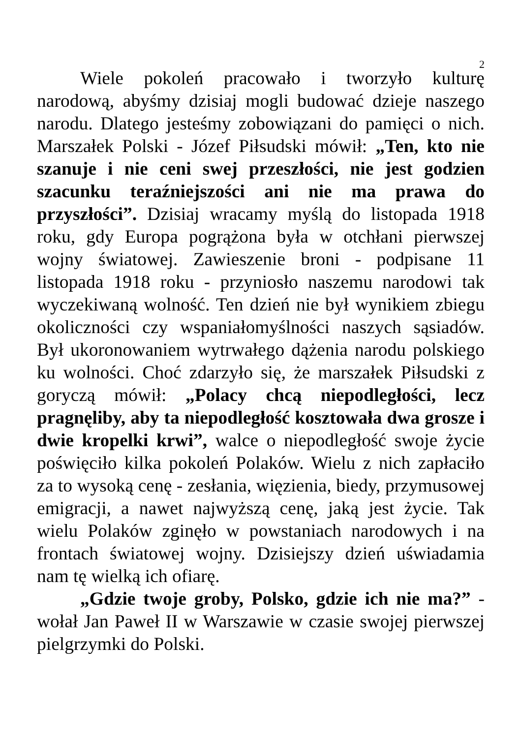2
Wiele pokoleń pracowało i tworzyło kulturę narodową, abyśmy dzisiaj mogli budować dzieje naszego narodu. Dlatego jesteśmy zobowiązani do pamięci o nich. Marszałek Polski - Józef Piłsudski mówił: „Ten, kto nie szanuje i nie ceni swej przeszłości, nie jest godzien szacunku teraźniejszości ani nie ma prawa do przyszłości”. Dzisiaj wracamy myślą do listopada 1918 roku, gdy Europa pogrążona była w otchłani pierwszej wojny światowej. Zawieszenie broni - podpisane 11 listopada 1918 roku - przyniosło naszemu narodowi tak wyczekiwaną wolność. Ten dzień nie był wynikiem zbiegu okoliczności czy wspaniałomyślności naszych sąsiadów. Był ukoronowaniem wytrwałego dążenia narodu polskiego ku wolności. Choć zdarzyło się, że marszałek Piłsudski z goryczą mówił: „Polacy chcą niepodległości, lecz pragnęliby, aby ta niepodległość kosztowała dwa grosze i dwie kropelki krwi”, walce o niepodległość swoje życie poświęciło kilka pokoleń Polaków. Wielu z nich zapłaciło za to wysoką cenę - zesłania, więzienia, biedy, przymusowej emigracji, a nawet najwyższą cenę, jaką jest życie. Tak wielu Polaków zginęło w powstaniach narodowych i na frontach światowej wojny. Dzisiejszy dzień uświadamia nam tę wielką ich ofiarę.
„Gdzie twoje groby, Polsko, gdzie ich nie ma?” - wołał Jan Paweł II w Warszawie w czasie swojej pierwszej pielgrzymki do Polski.